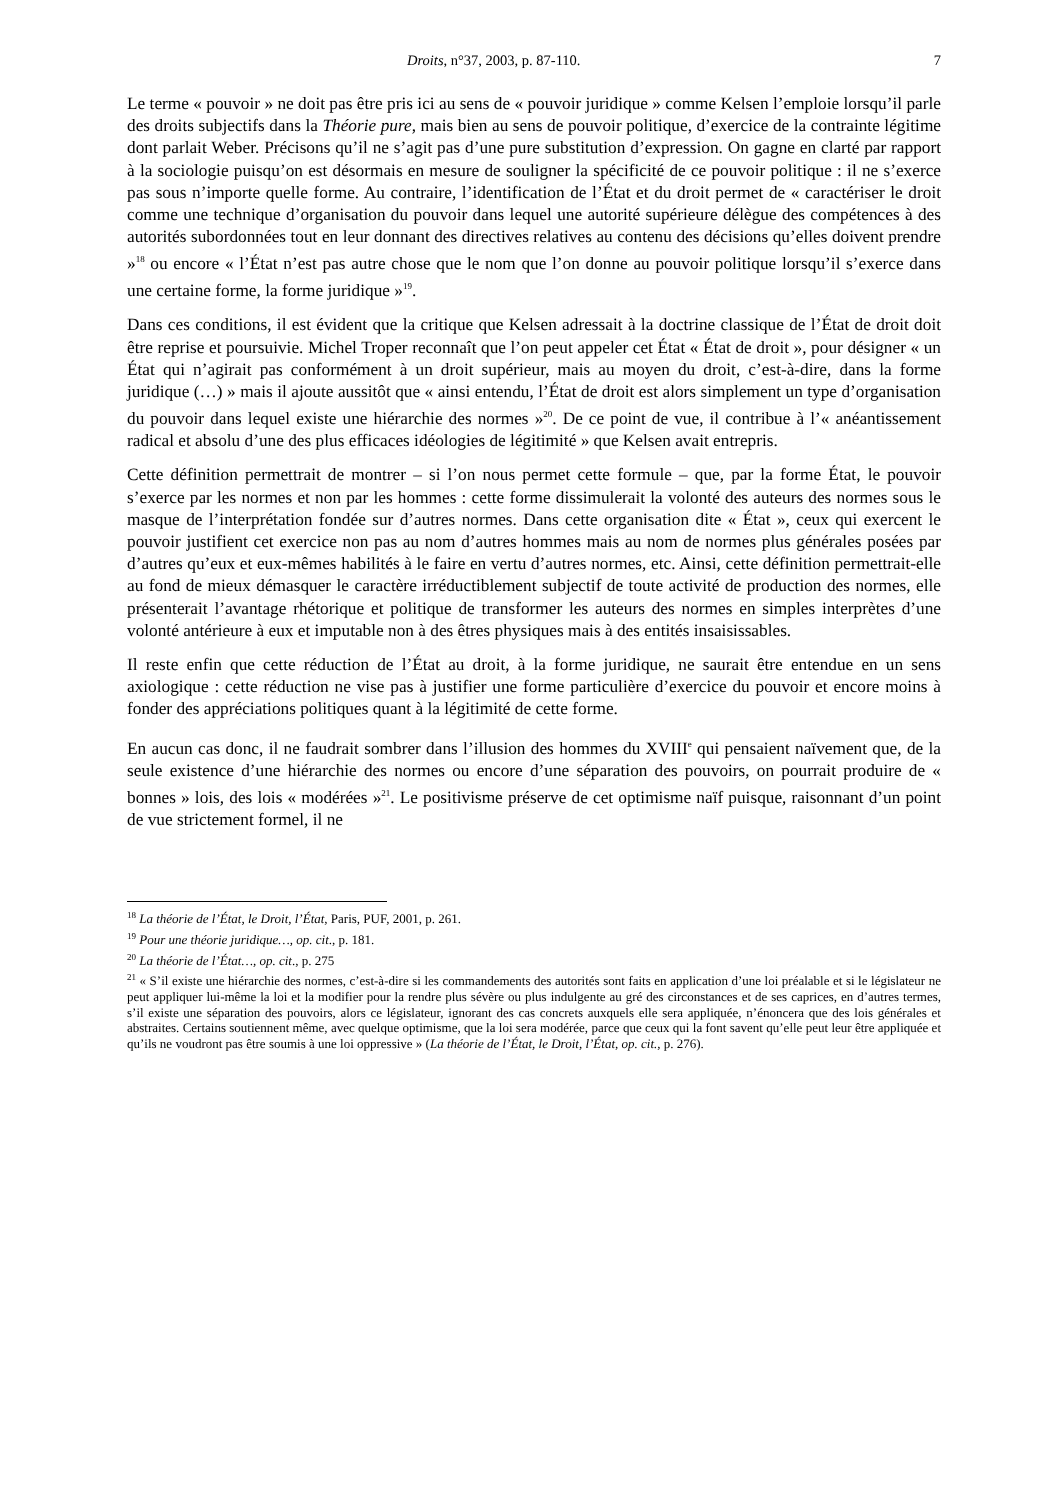Droits, n°37, 2003, p. 87-110. 7
Le terme « pouvoir » ne doit pas être pris ici au sens de « pouvoir juridique » comme Kelsen l’emploie lorsqu’il parle des droits subjectifs dans la Théorie pure, mais bien au sens de pouvoir politique, d’exercice de la contrainte légitime dont parlait Weber. Précisons qu’il ne s’agit pas d’une pure substitution d’expression. On gagne en clarté par rapport à la sociologie puisqu’on est désormais en mesure de souligner la spécificité de ce pouvoir politique : il ne s’exerce pas sous n’importe quelle forme. Au contraire, l’identification de l’État et du droit permet de « caractériser le droit comme une technique d’organisation du pouvoir dans lequel une autorité supérieure délègue des compétences à des autorités subordonnées tout en leur donnant des directives relatives au contenu des décisions qu’elles doivent prendre »<sup>18</sup> ou encore « l’État n’est pas autre chose que le nom que l’on donne au pouvoir politique lorsqu’il s’exerce dans une certaine forme, la forme juridique »<sup>19</sup>.
Dans ces conditions, il est évident que la critique que Kelsen adressait à la doctrine classique de l’État de droit doit être reprise et poursuivie. Michel Troper reconnaît que l’on peut appeler cet État « État de droit », pour désigner « un État qui n’agirait pas conformément à un droit supérieur, mais au moyen du droit, c’est-à-dire, dans la forme juridique (…) » mais il ajoute aussitôt que « ainsi entendu, l’État de droit est alors simplement un type d’organisation du pouvoir dans lequel existe une hiérarchie des normes »<sup>20</sup>. De ce point de vue, il contribue à l’« anéantissement radical et absolu d’une des plus efficaces idéologies de légitimité » que Kelsen avait entrepris.
Cette définition permettrait de montrer – si l’on nous permet cette formule – que, par la forme État, le pouvoir s’exerce par les normes et non par les hommes : cette forme dissimulerait la volonté des auteurs des normes sous le masque de l’interprétation fondée sur d’autres normes. Dans cette organisation dite « État », ceux qui exercent le pouvoir justifient cet exercice non pas au nom d’autres hommes mais au nom de normes plus générales posées par d’autres qu’eux et eux-mêmes habilités à le faire en vertu d’autres normes, etc. Ainsi, cette définition permettrait-elle au fond de mieux démasquer le caractère irréductiblement subjectif de toute activité de production des normes, elle présenterait l’avantage rhétorique et politique de transformer les auteurs des normes en simples interprètes d’une volonté antérieure à eux et imputable non à des êtres physiques mais à des entités insaisissables.
Il reste enfin que cette réduction de l’État au droit, à la forme juridique, ne saurait être entendue en un sens axiologique : cette réduction ne vise pas à justifier une forme particulière d’exercice du pouvoir et encore moins à fonder des appréciations politiques quant à la légitimité de cette forme.
En aucun cas donc, il ne faudrait sombrer dans l’illusion des hommes du XVIII<sup>e</sup> qui pensaient naïvement que, de la seule existence d’une hiérarchie des normes ou encore d’une séparation des pouvoirs, on pourrait produire de « bonnes » lois, des lois « modérées »<sup>21</sup>. Le positivisme préserve de cet optimisme naïf puisque, raisonnant d’un point de vue strictement formel, il ne
<sup>18</sup> La théorie de l’État, le Droit, l’État, Paris, PUF, 2001, p. 261.
<sup>19</sup> Pour une théorie juridique…, op. cit., p. 181.
<sup>20</sup> La théorie de l’État…, op. cit., p. 275
<sup>21</sup> « S’il existe une hiérarchie des normes, c’est-à-dire si les commandements des autorités sont faits en application d’une loi préalable et si le législateur ne peut appliquer lui-même la loi et la modifier pour la rendre plus sévère ou plus indulgente au gré des circonstances et de ses caprices, en d’autres termes, s’il existe une séparation des pouvoirs, alors ce législateur, ignorant des cas concrets auxquels elle sera appliquée, n’énoncera que des lois générales et abstraites. Certains soutiennent même, avec quelque optimisme, que la loi sera modérée, parce que ceux qui la font savent qu’elle peut leur être appliquée et qu’ils ne voudront pas être soumis à une loi oppressive » (La théorie de l’État, le Droit, l’État, op. cit., p. 276).